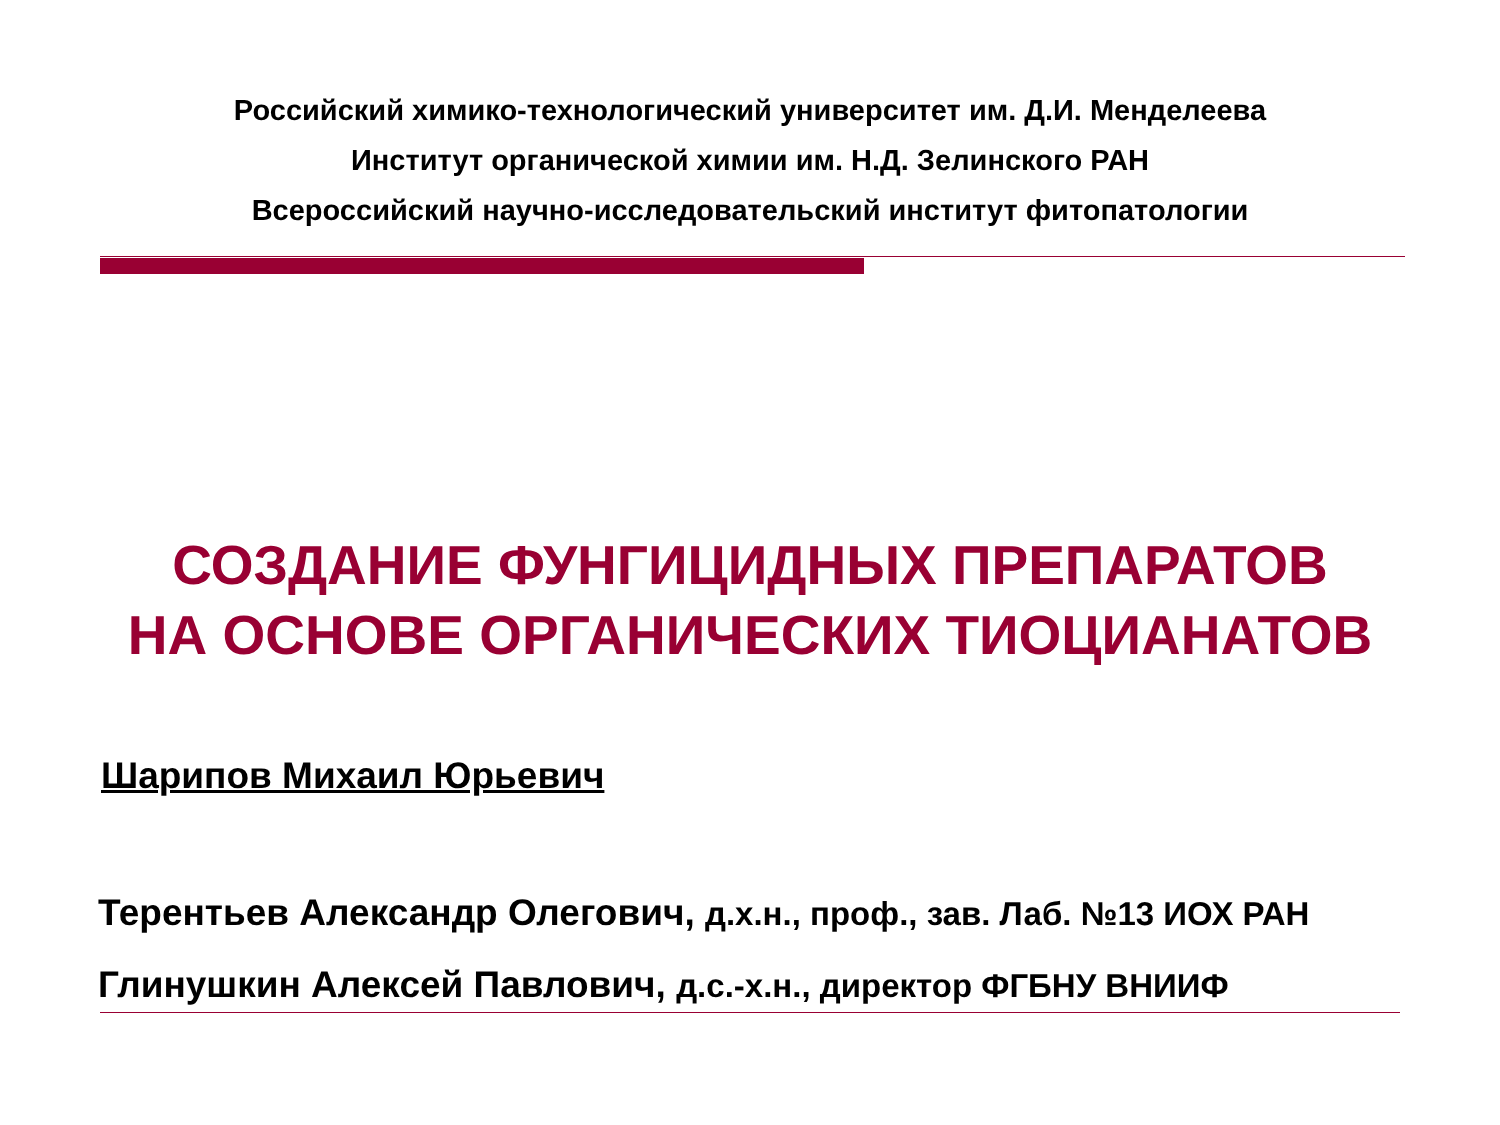Российский химико-технологический университет им. Д.И. Менделеева
Институт органической химии им. Н.Д. Зелинского РАН
Всероссийский научно-исследовательский институт фитопатологии
СОЗДАНИЕ ФУНГИЦИДНЫХ ПРЕПАРАТОВ
НА ОСНОВЕ ОРГАНИЧЕСКИХ ТИОЦИАНАТОВ
Шарипов Михаил Юрьевич
Терентьев Александр Олегович, д.х.н., проф., зав. Лаб. №13 ИОХ РАН
Глинушкин Алексей Павлович, д.с.-х.н., директор ФГБНУ ВНИИФ